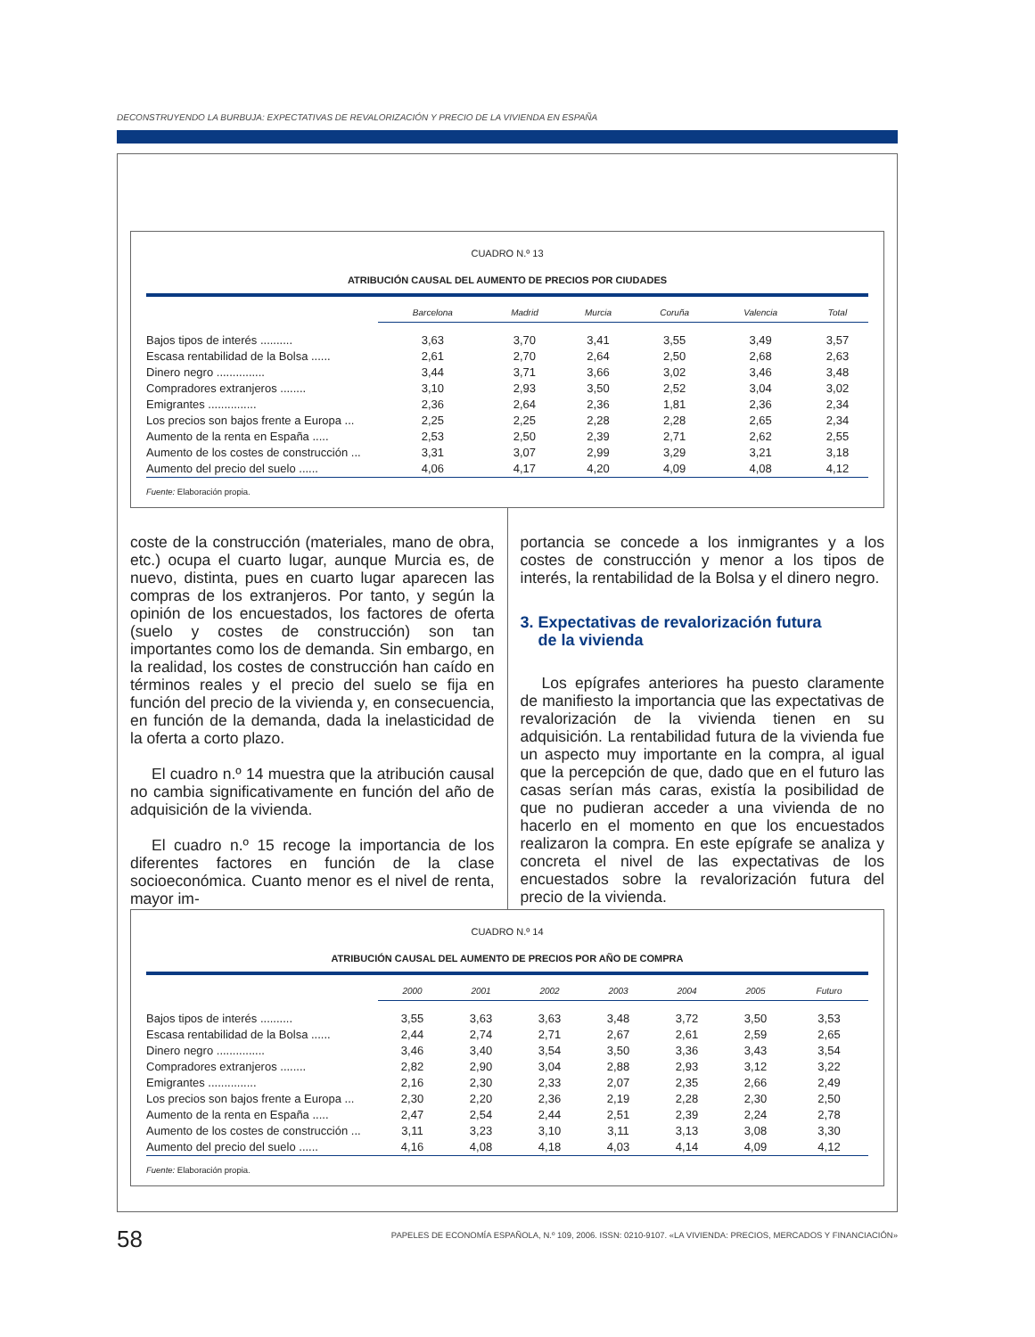DECONSTRUYENDO LA BURBUJA: EXPECTATIVAS DE REVALORIZACIÓN Y PRECIO DE LA VIVIENDA EN ESPAÑA
CUADRO N.º 13
ATRIBUCIÓN CAUSAL DEL AUMENTO DE PRECIOS POR CIUDADES
| | Barcelona | Madrid | Murcia | Coruña | Valencia | Total |
| --- | --- | --- | --- | --- | --- | --- |
| Bajos tipos de interés .......... | 3,63 | 3,70 | 3,41 | 3,55 | 3,49 | 3,57 |
| Escasa rentabilidad de la Bolsa ...... | 2,61 | 2,70 | 2,64 | 2,50 | 2,68 | 2,63 |
| Dinero negro ............... | 3,44 | 3,71 | 3,66 | 3,02 | 3,46 | 3,48 |
| Compradores extranjeros ........ | 3,10 | 2,93 | 3,50 | 2,52 | 3,04 | 3,02 |
| Emigrantes ............... | 2,36 | 2,64 | 2,36 | 1,81 | 2,36 | 2,34 |
| Los precios son bajos frente a Europa ... | 2,25 | 2,25 | 2,28 | 2,28 | 2,65 | 2,34 |
| Aumento de la renta en España ..... | 2,53 | 2,50 | 2,39 | 2,71 | 2,62 | 2,55 |
| Aumento de los costes de construcción ... | 3,31 | 3,07 | 2,99 | 3,29 | 3,21 | 3,18 |
| Aumento del precio del suelo ...... | 4,06 | 4,17 | 4,20 | 4,09 | 4,08 | 4,12 |
Fuente: Elaboración propia.
coste de la construcción (materiales, mano de obra, etc.) ocupa el cuarto lugar, aunque Murcia es, de nuevo, distinta, pues en cuarto lugar aparecen las compras de los extranjeros. Por tanto, y según la opinión de los encuestados, los factores de oferta (suelo y costes de construcción) son tan importantes como los de demanda. Sin embargo, en la realidad, los costes de construcción han caído en términos reales y el precio del suelo se fija en función del precio de la vivienda y, en consecuencia, en función de la demanda, dada la inelasticidad de la oferta a corto plazo.
El cuadro n.º 14 muestra que la atribución causal no cambia significativamente en función del año de adquisición de la vivienda.
El cuadro n.º 15 recoge la importancia de los diferentes factores en función de la clase socioeconómica. Cuanto menor es el nivel de renta, mayor im-
portancia se concede a los inmigrantes y a los costes de construcción y menor a los tipos de interés, la rentabilidad de la Bolsa y el dinero negro.
3. Expectativas de revalorización futura
de la vivienda
Los epígrafes anteriores ha puesto claramente de manifiesto la importancia que las expectativas de revalorización de la vivienda tienen en su adquisición. La rentabilidad futura de la vivienda fue un aspecto muy importante en la compra, al igual que la percepción de que, dado que en el futuro las casas serían más caras, existía la posibilidad de que no pudieran acceder a una vivienda de no hacerlo en el momento en que los encuestados realizaron la compra. En este epígrafe se analiza y concreta el nivel de las expectativas de los encuestados sobre la revalorización futura del precio de la vivienda.
CUADRO N.º 14
ATRIBUCIÓN CAUSAL DEL AUMENTO DE PRECIOS POR AÑO DE COMPRA
| | 2000 | 2001 | 2002 | 2003 | 2004 | 2005 | Futuro |
| --- | --- | --- | --- | --- | --- | --- | --- |
| Bajos tipos de interés .......... | 3,55 | 3,63 | 3,63 | 3,48 | 3,72 | 3,50 | 3,53 |
| Escasa rentabilidad de la Bolsa ...... | 2,44 | 2,74 | 2,71 | 2,67 | 2,61 | 2,59 | 2,65 |
| Dinero negro ............... | 3,46 | 3,40 | 3,54 | 3,50 | 3,36 | 3,43 | 3,54 |
| Compradores extranjeros ........ | 2,82 | 2,90 | 3,04 | 2,88 | 2,93 | 3,12 | 3,22 |
| Emigrantes ............... | 2,16 | 2,30 | 2,33 | 2,07 | 2,35 | 2,66 | 2,49 |
| Los precios son bajos frente a Europa ... | 2,30 | 2,20 | 2,36 | 2,19 | 2,28 | 2,30 | 2,50 |
| Aumento de la renta en España ..... | 2,47 | 2,54 | 2,44 | 2,51 | 2,39 | 2,24 | 2,78 |
| Aumento de los costes de construcción ... | 3,11 | 3,23 | 3,10 | 3,11 | 3,13 | 3,08 | 3,30 |
| Aumento del precio del suelo ...... | 4,16 | 4,08 | 4,18 | 4,03 | 4,14 | 4,09 | 4,12 |
Fuente: Elaboración propia.
58 PAPELES DE ECONOMÍA ESPAÑOLA, N.º 109, 2006. ISSN: 0210-9107. «LA VIVIENDA: PRECIOS, MERCADOS Y FINANCIACIÓN»